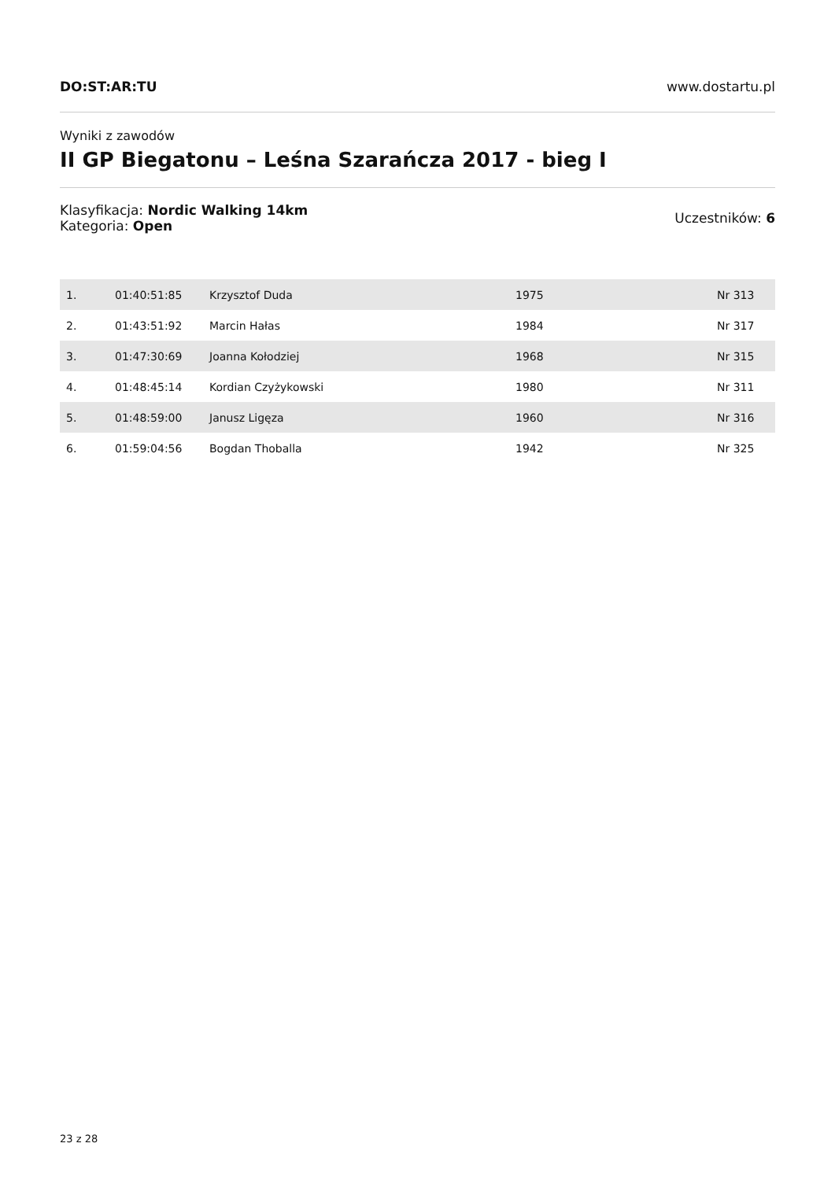DO:ST:AR:TU www.dostartu.pl
Wyniki z zawodów
II GP Biegatonu – Leśna Szarańcza 2017 - bieg I
Klasyfikacja: Nordic Walking 14km
Kategoria: Open
Uczestników: 6
| 1. | 01:40:51:85 | Krzysztof Duda | 1975 | Nr 313 |
| 2. | 01:43:51:92 | Marcin Hałas | 1984 | Nr 317 |
| 3. | 01:47:30:69 | Joanna Kołodziej | 1968 | Nr 315 |
| 4. | 01:48:45:14 | Kordian Czyżykowski | 1980 | Nr 311 |
| 5. | 01:48:59:00 | Janusz Ligęza | 1960 | Nr 316 |
| 6. | 01:59:04:56 | Bogdan Thoballa | 1942 | Nr 325 |
23 z 28